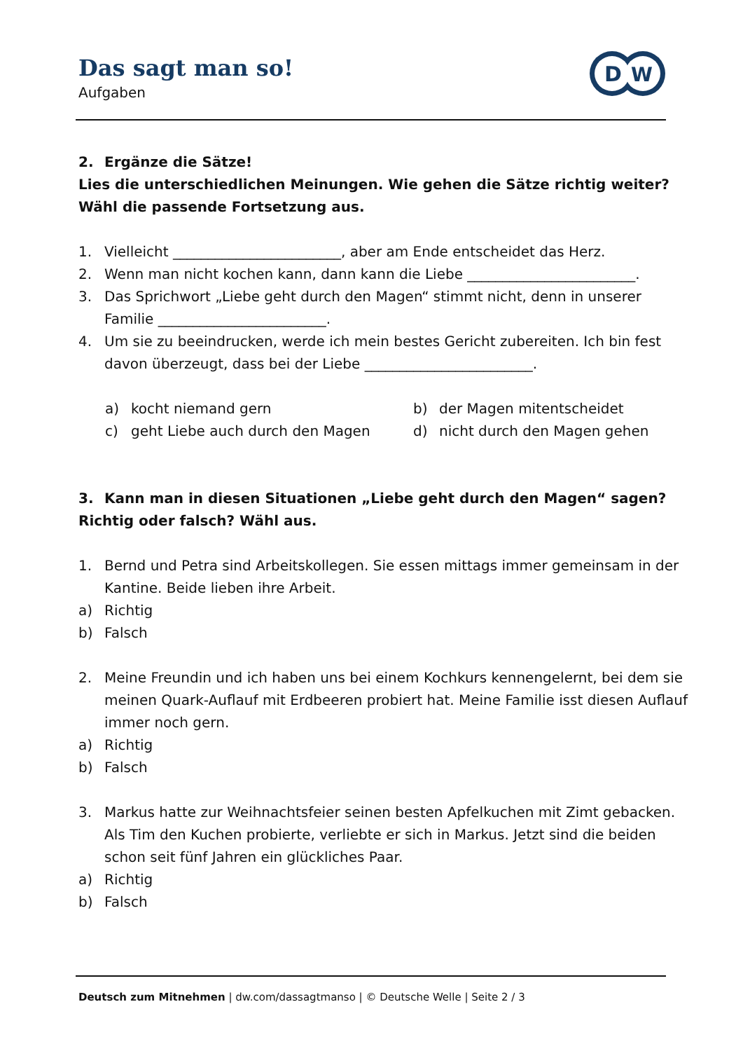Das sagt man so!
Aufgaben
D
W
2. Ergänze die Sätze!
Lies die unterschiedlichen Meinungen. Wie gehen die Sätze richtig weiter?
Wähl die passende Fortsetzung aus.
1. Vielleicht ________________________, aber am Ende entscheidet das Herz.
2. Wenn man nicht kochen kann, dann kann die Liebe ________________________.
3. Das Sprichwort „Liebe geht durch den Magen“ stimmt nicht, denn in unserer Familie ________________________.
4. Um sie zu beeindrucken, werde ich mein bestes Gericht zubereiten. Ich bin fest davon überzeugt, dass bei der Liebe ________________________.
a) kocht niemand gern
b) der Magen mitentscheidet
c) geht Liebe auch durch den Magen
d) nicht durch den Magen gehen
3. Kann man in diesen Situationen „Liebe geht durch den Magen“ sagen?
Richtig oder falsch? Wähl aus.
1. Bernd und Petra sind Arbeitskollegen. Sie essen mittags immer gemeinsam in der Kantine. Beide lieben ihre Arbeit.
a) Richtig
b) Falsch
2. Meine Freundin und ich haben uns bei einem Kochkurs kennengelernt, bei dem sie meinen Quark-Auflauf mit Erdbeeren probiert hat. Meine Familie isst diesen Auflauf immer noch gern.
a) Richtig
b) Falsch
3. Markus hatte zur Weihnachtsfeier seinen besten Apfelkuchen mit Zimt gebacken. Als Tim den Kuchen probierte, verliebte er sich in Markus. Jetzt sind die beiden schon seit fünf Jahren ein glückliches Paar.
a) Richtig
b) Falsch
Deutsch zum Mitnehmen | dw.com/dassagtmanso | © Deutsche Welle | Seite 2 / 3